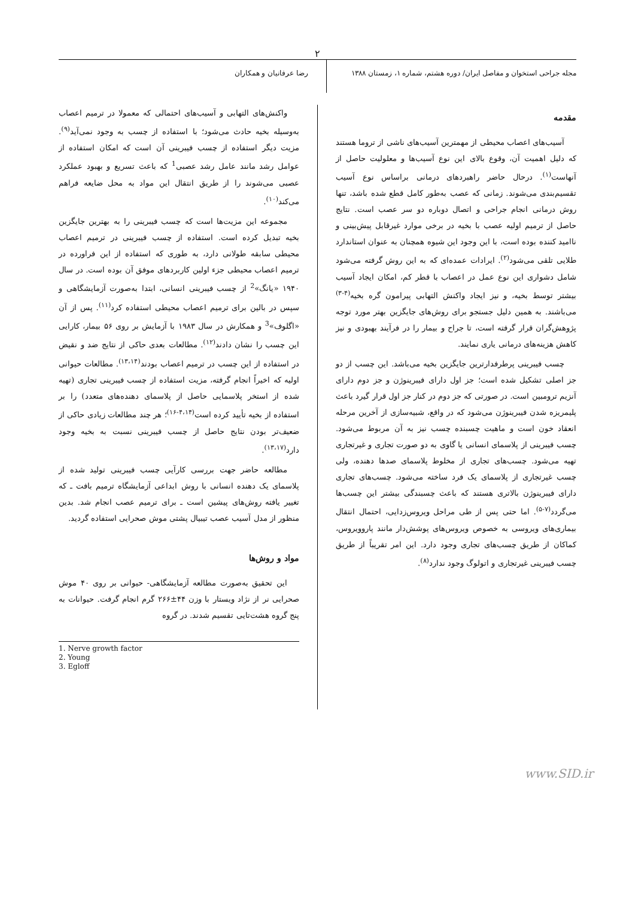۲
مجله جراحی استخوان و مفاصل ایران/ دوره هشتم، شماره ۱، زمستان ۱۳۸۸
رضا عرفانیان و همکاران
مقدمه
آسیب‌های اعصاب محیطی از مهمترین آسیب‌های ناشی از تروما هستند که دلیل اهمیت آن، وقوع بالای این نوع آسیب‌ها و معلولیت حاصل از آنهاست<sup>(۱)</sup>. درحال حاضر راهبردهای درمانی براساس نوع آسیب تقسیم‌بندی می‌شوند. زمانی که عصب به‌طور کامل قطع شده باشد، تنها روش درمانی انجام جراحی و اتصال دوباره دو سر عصب است. نتایج حاصل از ترمیم اولیه عصب با بخیه در برخی موارد غیرقابل پیش‌بینی و ناامید کننده بوده است، با این وجود این شیوه همچنان به عنوان استاندارد طلایی تلقی می‌شود<sup>(۲)</sup>. ایرادات عمده‌ای که به این روش گرفته می‌شود شامل دشواری این نوع عمل در اعصاب با قطر کم، امکان ایجاد آسیب بیشتر توسط بخیه، و نیز ایجاد واکنش التهابی پیرامون گره بخیه<sup>(۴-۳)</sup> می‌باشند. به همین دلیل جستجو برای روش‌های جایگزین بهتر مورد توجه پژوهش‌گران قرار گرفته است، تا جراح و بیمار را در فرآیند بهبودی و نیز کاهش هزینه‌های درمانی یاری نمایند.
چسب فیبرینی پرطرفدارترین جایگزین بخیه می‌باشد. این چسب از دو جز اصلی تشکیل شده است؛ جز اول دارای فیبرینوژن و جز دوم دارای آنزیم ترومبین است. در صورتی که جز دوم در کنار جز اول قرار گیرد باعث پلیمریزه شدن فیبرینوژن می‌شود که در واقع، شبیه‌سازی از آخرین مرحله انعقاد خون است و ماهیت چسبنده چسب نیز به آن مربوط می‌شود. چسب فیبرینی از پلاسمای انسانی یا گاوی به دو صورت تجاری و غیرتجاری تهیه می‌شود. چسب‌های تجاری از مخلوط پلاسمای صدها دهنده، ولی چسب غیرتجاری از پلاسمای یک فرد ساخته می‌شود. چسب‌های تجاری دارای فیبرینوژن بالاتری هستند که باعث چسبندگی بیشتر این چسب‌ها می‌گردد<sup>(۷-۵)</sup>. اما حتی پس از طی مراحل ویروس‌زدایی، احتمال انتقال بیماری‌های ویروسی به خصوص ویروس‌های پوشش‌دار مانند پاروویروس، کماکان از طریق چسب‌های تجاری وجود دارد. این امر تقریباً از طریق چسب فیبرینی غیرتجاری و اتولوگ وجود ندارد<sup>(۸)</sup>.
واکنش‌های التهابی و آسیب‌های احتمالی که معمولا در ترمیم اعصاب به‌وسیله بخیه حادث می‌شود؛ با استفاده از چسب به وجود نمی‌آید<sup>(۹)</sup>. مزیت دیگر استفاده از چسب فیبرینی آن است که امکان استفاده از عوامل رشد مانند عامل رشد عصبی<sup>1</sup> که باعث تسریع و بهبود عملکرد عصبی می‌شوند را از طریق انتقال این مواد به محل ضایعه فراهم می‌کند<sup>(۱۰)</sup>.
مجموعه این مزیت‌ها است که چسب فیبرینی را به بهترین جایگزین بخیه تبدیل کرده است. استفاده از چسب فیبرینی در ترمیم اعصاب محیطی سابقه طولانی دارد، به طوری که استفاده از این فراورده در ترمیم اعصاب محیطی جزء اولین کاربردهای موفق آن بوده است. در سال ۱۹۴۰ «یانگ»<sup>2</sup> از چسب فیبرینی انسانی، ابتدا به‌صورت آزمایشگاهی و سپس در بالین برای ترمیم اعصاب محیطی استفاده کرد<sup>(۱۱)</sup>. پس از آن «اگلوف»<sup>3</sup> و همکارش در سال ۱۹۸۳ با آزمایش بر روی ۵۶ بیمار، کارایی این چسب را نشان دادند<sup>(۱۲)</sup>. مطالعات بعدی حاکی از نتایج ضد و نقیض در استفاده از این چسب در ترمیم اعصاب بودند<sup>(۱۳،۱۴)</sup>. مطالعات حیوانی اولیه که اخیراً انجام گرفته، مزیت استفاده از چسب فیبرینی تجاری (تهیه شده از استخر پلاسمایی حاصل از پلاسمای دهنده‌های متعدد) را بر استفاده از بخیه تأیید کرده است<sup>(۴،۱۴-۱۶)</sup>؛ هر چند مطالعات زیادی حاکی از ضعیف‌تر بودن نتایج حاصل از چسب فیبرینی نسبت به بخیه وجود دارد<sup>(۱۳،۱۷)</sup>.
مطالعه حاضر جهت بررسی کارآیی چسب فیبرینی تولید شده از پلاسمای یک دهنده انسانی با روش ابداعی آزمایشگاه ترمیم بافت ـ که تغییر یافته روش‌های پیشین است ـ برای ترمیم عصب انجام شد. بدین منظور از مدل آسیب عصب تیبیال پشتی موش صحرایی استفاده گردید.
مواد و روش‌ها
این تحقیق به‌صورت مطالعه آزمایشگاهی- حیوانی بر روی ۴۰ موش صحرایی نر از نژاد ویستار با وزن ۴۴±۲۶۶ گرم انجام گرفت. حیوانات به پنج گروه هشت‌تایی تقسیم شدند. در گروه
1. Nerve growth factor
2. Young
3. Egloff
www.SID.ir